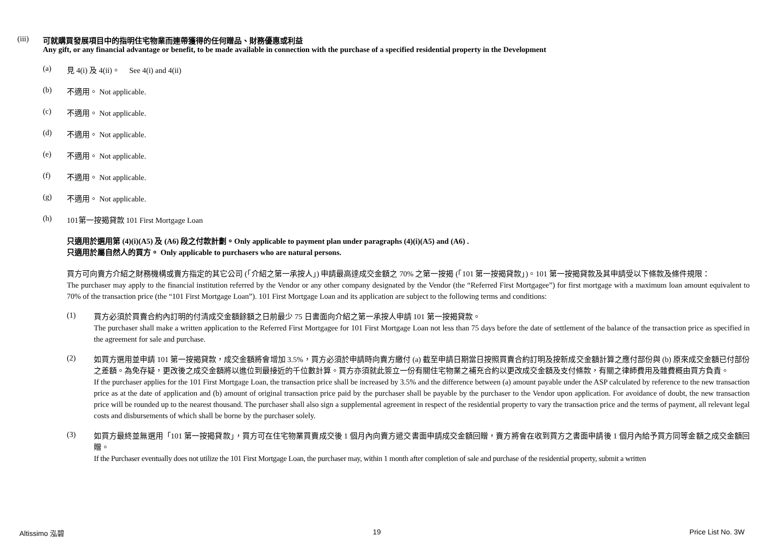(iii) 可就購買發展項目中的指明住宅物業而連帶獲得的任何贈品、財務優惠或利益
Any gift, or any financial advantage or benefit, to be made available in connection with the purchase of a specified residential property in the Development
(a) 見 4(i) 及 4(ii)。 See 4(i) and 4(ii)
(b) 不適用。 Not applicable.
(c) 不適用。 Not applicable.
(d) 不適用。 Not applicable.
(e) 不適用。 Not applicable.
(f) 不適用。 Not applicable.
(g) 不適用。 Not applicable.
(h) 101第一按揭貸款 101 First Mortgage Loan
只適用於選用第 (4)(i)(A5) 及 (A6) 段之付款計劃。Only applicable to payment plan under paragraphs (4)(i)(A5) and (A6) .
只適用於屬自然人的買方。 Only applicable to purchasers who are natural persons.
買方可向賣方介紹之財務機構或賣方指定的其它公司 (「介紹之第一承按人」) 申請最高達成交金額之 70% 之第一按揭 (「101 第一按揭貸款」)。101 第一按揭貸款及其申請受以下條款及條件規限：
The purchaser may apply to the financial institution referred by the Vendor or any other company designated by the Vendor (the “Referred First Mortgagee”) for first mortgage with a maximum loan amount equivalent to 70% of the transaction price (the “101 First Mortgage Loan”). 101 First Mortgage Loan and its application are subject to the following terms and conditions:
(1)
買方必須於買賣合約內訂明的付清成交金額餘額之日前最少 75 日書面向介紹之第一承按人申請 101 第一按揭貸款。
The purchaser shall make a written application to the Referred First Mortgagee for 101 First Mortgage Loan not less than 75 days before the date of settlement of the balance of the transaction price as specified in the agreement for sale and purchase.
(2)
如買方選用並申請 101 第一按揭貸款，成交金額將會增加 3.5%，買方必須於申請時向賣方繳付 (a) 截至申請日期當日按照買賣合約訂明及按新成交金額計算之應付部份與 (b) 原來成交金額已付部份之差額。為免存疑，更改後之成交金額將以進位到最接近的千位數計算。買方亦須就此簽立一份有關住宅物業之補充合約以更改成交金額及支付條款，有關之律師費用及雜費概由買方負責。
If the purchaser applies for the 101 First Mortgage Loan, the transaction price shall be increased by 3.5% and the difference between (a) amount payable under the ASP calculated by reference to the new transaction price as at the date of application and (b) amount of original transaction price paid by the purchaser shall be payable by the purchaser to the Vendor upon application. For avoidance of doubt, the new transaction price will be rounded up to the nearest thousand. The purchaser shall also sign a supplemental agreement in respect of the residential property to vary the transaction price and the terms of payment, all relevant legal costs and disbursements of which shall be borne by the purchaser solely.
(3)
如買方最終並無選用「101 第一按揭貸款」，買方可在住宅物業買賣成交後 1 個月內向賣方遞交書面申請成交金額回贈，賣方將會在收到買方之書面申請後 1 個月內給予買方同等金額之成交金額回贈。
If the Purchaser eventually does not utilize the 101 First Mortgage Loan, the purchaser may, within 1 month after completion of sale and purchase of the residential property, submit a written
Altissimo 泓碧 19 Price List No. 3W